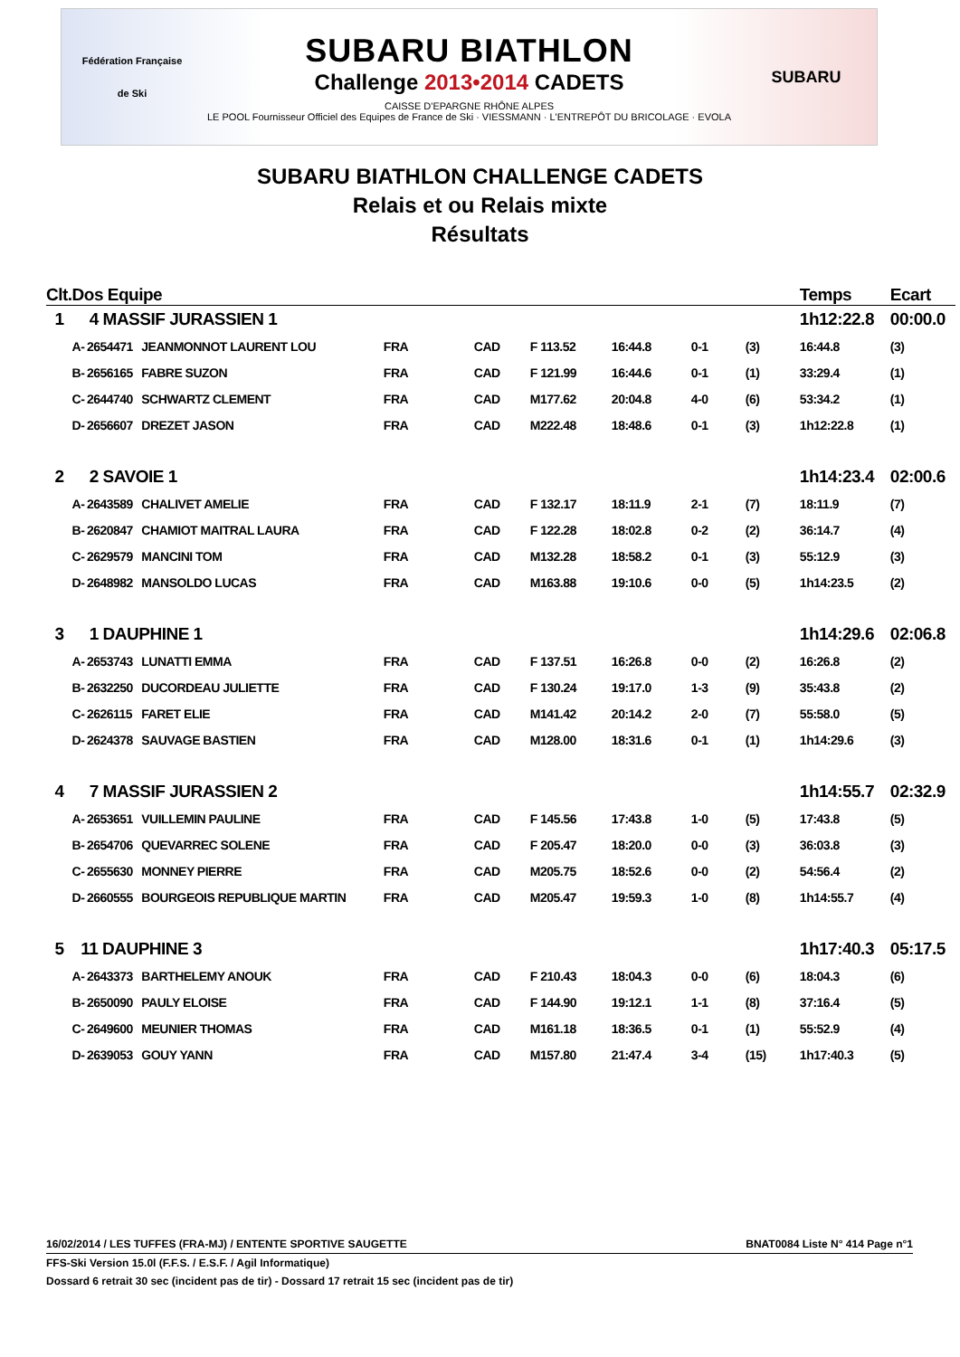Fédération Française
de Ski
SUBARU BIATHLON
Challenge 2013•2014 CADETS
CAISSE D'EPARGNE RHÔNE ALPES
LE POOL Fournisseur Officiel des Equipes de France de Ski · VIESSMANN · L'ENTREPÔT DU BRICOLAGE · EVOLA
SUBARU
SUBARU BIATHLON CHALLENGE CADETS
Relais et ou Relais mixte
Résultats
| Clt. | Dos Equipe | | | | | | | | | Temps | Ecart |
| --- | --- | --- | --- | --- | --- | --- | --- | --- | --- | --- | --- |
| 1 | 4 MASSIF JURASSIEN 1 | | | | | | | | | 1h12:22.8 | 00:00.0 |
| | A- | 2654471 | JEANMONNOT LAURENT LOU | FRA | CAD | F 113.52 | 16:44.8 | 0-1 | (3) | 16:44.8 | (3) |
| | B- | 2656165 | FABRE SUZON | FRA | CAD | F 121.99 | 16:44.6 | 0-1 | (1) | 33:29.4 | (1) |
| | C- | 2644740 | SCHWARTZ CLEMENT | FRA | CAD | M177.62 | 20:04.8 | 4-0 | (6) | 53:34.2 | (1) |
| | D- | 2656607 | DREZET JASON | FRA | CAD | M222.48 | 18:48.6 | 0-1 | (3) | 1h12:22.8 | (1) |
| 2 | 2 SAVOIE 1 | | | | | | | | | 1h14:23.4 | 02:00.6 |
| | A- | 2643589 | CHALIVET AMELIE | FRA | CAD | F 132.17 | 18:11.9 | 2-1 | (7) | 18:11.9 | (7) |
| | B- | 2620847 | CHAMIOT MAITRAL LAURA | FRA | CAD | F 122.28 | 18:02.8 | 0-2 | (2) | 36:14.7 | (4) |
| | C- | 2629579 | MANCINI TOM | FRA | CAD | M132.28 | 18:58.2 | 0-1 | (3) | 55:12.9 | (3) |
| | D- | 2648982 | MANSOLDO LUCAS | FRA | CAD | M163.88 | 19:10.6 | 0-0 | (5) | 1h14:23.5 | (2) |
| 3 | 1 DAUPHINE 1 | | | | | | | | | 1h14:29.6 | 02:06.8 |
| | A- | 2653743 | LUNATTI EMMA | FRA | CAD | F 137.51 | 16:26.8 | 0-0 | (2) | 16:26.8 | (2) |
| | B- | 2632250 | DUCORDEAU JULIETTE | FRA | CAD | F 130.24 | 19:17.0 | 1-3 | (9) | 35:43.8 | (2) |
| | C- | 2626115 | FARET ELIE | FRA | CAD | M141.42 | 20:14.2 | 2-0 | (7) | 55:58.0 | (5) |
| | D- | 2624378 | SAUVAGE BASTIEN | FRA | CAD | M128.00 | 18:31.6 | 0-1 | (1) | 1h14:29.6 | (3) |
| 4 | 7 MASSIF JURASSIEN 2 | | | | | | | | | 1h14:55.7 | 02:32.9 |
| | A- | 2653651 | VUILLEMIN PAULINE | FRA | CAD | F 145.56 | 17:43.8 | 1-0 | (5) | 17:43.8 | (5) |
| | B- | 2654706 | QUEVARREC SOLENE | FRA | CAD | F 205.47 | 18:20.0 | 0-0 | (3) | 36:03.8 | (3) |
| | C- | 2655630 | MONNEY PIERRE | FRA | CAD | M205.75 | 18:52.6 | 0-0 | (2) | 54:56.4 | (2) |
| | D- | 2660555 | BOURGEOIS REPUBLIQUE MARTIN | FRA | CAD | M205.47 | 19:59.3 | 1-0 | (8) | 1h14:55.7 | (4) |
| 5 | 11 DAUPHINE 3 | | | | | | | | | 1h17:40.3 | 05:17.5 |
| | A- | 2643373 | BARTHELEMY ANOUK | FRA | CAD | F 210.43 | 18:04.3 | 0-0 | (6) | 18:04.3 | (6) |
| | B- | 2650090 | PAULY ELOISE | FRA | CAD | F 144.90 | 19:12.1 | 1-1 | (8) | 37:16.4 | (5) |
| | C- | 2649600 | MEUNIER THOMAS | FRA | CAD | M161.18 | 18:36.5 | 0-1 | (1) | 55:52.9 | (4) |
| | D- | 2639053 | GOUY YANN | FRA | CAD | M157.80 | 21:47.4 | 3-4 | (15) | 1h17:40.3 | (5) |
16/02/2014 / LES TUFFES (FRA-MJ) / ENTENTE SPORTIVE SAUGETTE BNAT0084 Liste N° 414 Page n°1
FFS-Ski Version 15.0l (F.F.S. / E.S.F. / Agil Informatique)
Dossard 6 retrait 30 sec (incident pas de tir) - Dossard 17 retrait 15 sec (incident pas de tir)